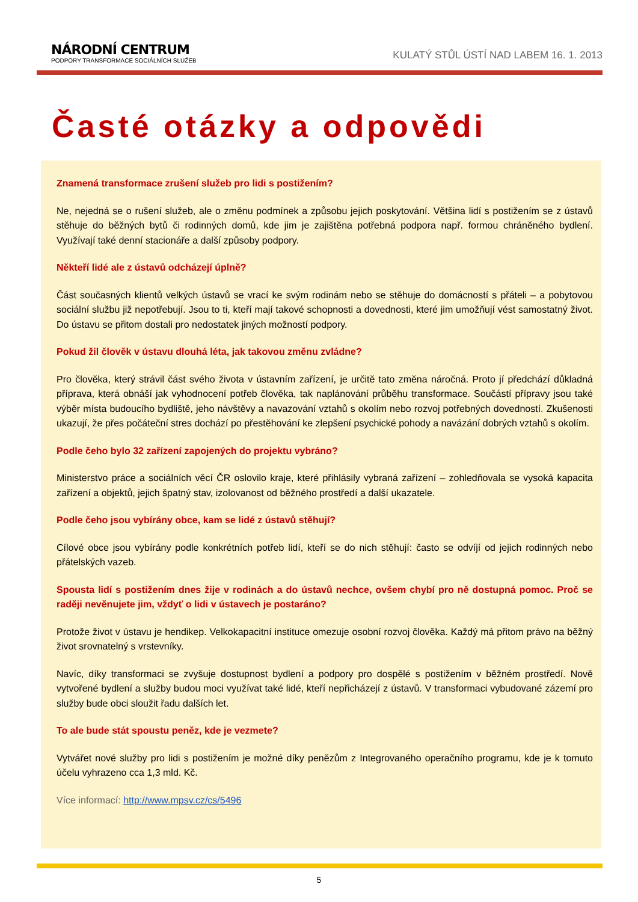NÁRODNÍ CENTRUM
PODPORY TRANSFORMACE SOCIÁLNÍCH SLUŽEB
KULATÝ STŮL ÚSTÍ NAD LABEM 16. 1. 2013
Časté otázky a odpovědi
Znamená transformace zrušení služeb pro lidi s postižením?
Ne, nejedná se o rušení služeb, ale o změnu podmínek a způsobu jejich poskytování. Většina lidí s postižením se z ústavů stěhuje do běžných bytů či rodinných domů, kde jim je zajištěna potřebná podpora např. formou chráněného bydlení. Využívají také denní stacionáře a další způsoby podpory.
Někteří lidé ale z ústavů odcházejí úplně?
Část současných klientů velkých ústavů se vrací ke svým rodinám nebo se stěhuje do domácností s přáteli – a pobytovou sociální službu již nepotřebují. Jsou to ti, kteří mají takové schopnosti a dovednosti, které jim umožňují vést samostatný život. Do ústavu se přitom dostali pro nedostatek jiných možností podpory.
Pokud žil člověk v ústavu dlouhá léta, jak takovou změnu zvládne?
Pro člověka, který strávil část svého života v ústavním zařízení, je určitě tato změna náročná. Proto jí předchází důkladná příprava, která obnáší jak vyhodnocení potřeb člověka, tak naplánování průběhu transformace. Součástí přípravy jsou také výběr místa budoucího bydliště, jeho návštěvy a navazování vztahů s okolím nebo rozvoj potřebných dovedností. Zkušenosti ukazují, že přes počáteční stres dochází po přestěhování ke zlepšení psychické pohody a navázání dobrých vztahů s okolím.
Podle čeho bylo 32 zařízení zapojených do projektu vybráno?
Ministerstvo práce a sociálních věcí ČR oslovilo kraje, které přihlásily vybraná zařízení – zohledňovala se vysoká kapacita zařízení a objektů, jejich špatný stav, izolovanost od běžného prostředí a další ukazatele.
Podle čeho jsou vybírány obce, kam se lidé z ústavů stěhují?
Cílové obce jsou vybírány podle konkrétních potřeb lidí, kteří se do nich stěhují: často se odvíjí od jejich rodinných nebo přátelských vazeb.
Spousta lidí s postižením dnes žije v rodinách a do ústavů nechce, ovšem chybí pro ně dostupná pomoc. Proč se raději nevěnujete jim, vždyť o lidi v ústavech je postaráno?
Protože život v ústavu je hendikep. Velkokapacitní instituce omezuje osobní rozvoj člověka. Každý má přitom právo na běžný život srovnatelný s vrstevníky.
Navíc, díky transformaci se zvyšuje dostupnost bydlení a podpory pro dospělé s postižením v běžném prostředí. Nově vytvořené bydlení a služby budou moci využívat také lidé, kteří nepřicházejí z ústavů. V transformaci vybudované zázemí pro služby bude obci sloužit řadu dalších let.
To ale bude stát spoustu peněz, kde je vezmete?
Vytvářet nové služby pro lidi s postižením je možné díky penězům z Integrovaného operačního programu, kde je k tomuto účelu vyhrazeno cca 1,3 mld. Kč.
Více informací: http://www.mpsv.cz/cs/5496
5